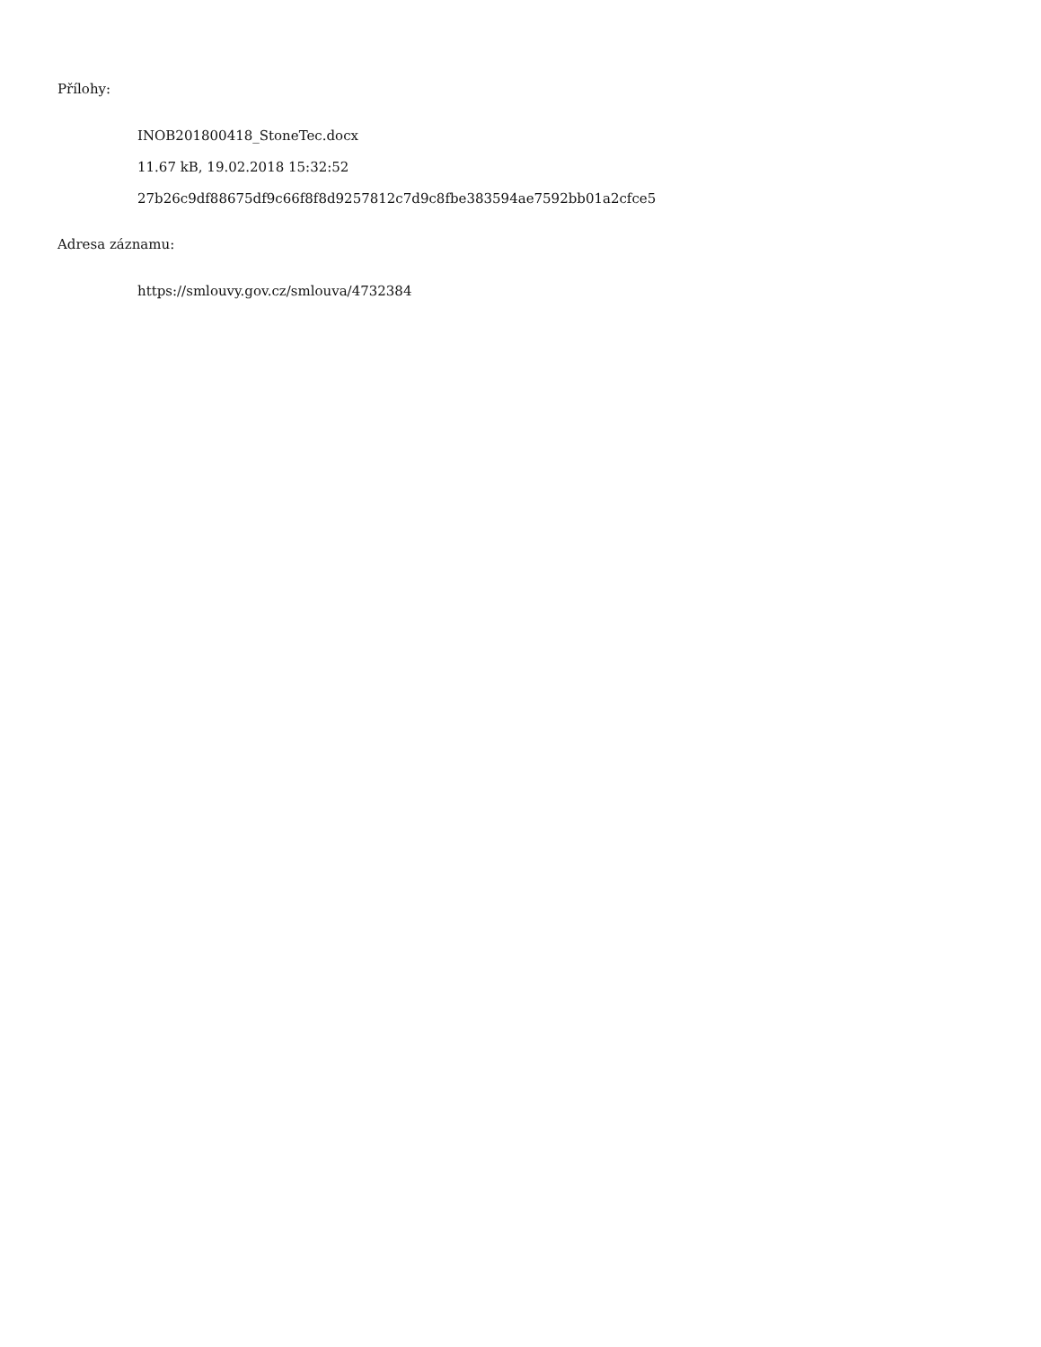Přílohy:
INOB201800418_StoneTec.docx
11.67 kB, 19.02.2018 15:32:52
27b26c9df88675df9c66f8f8d9257812c7d9c8fbe383594ae7592bb01a2cfce5
Adresa záznamu:
https://smlouvy.gov.cz/smlouva/4732384